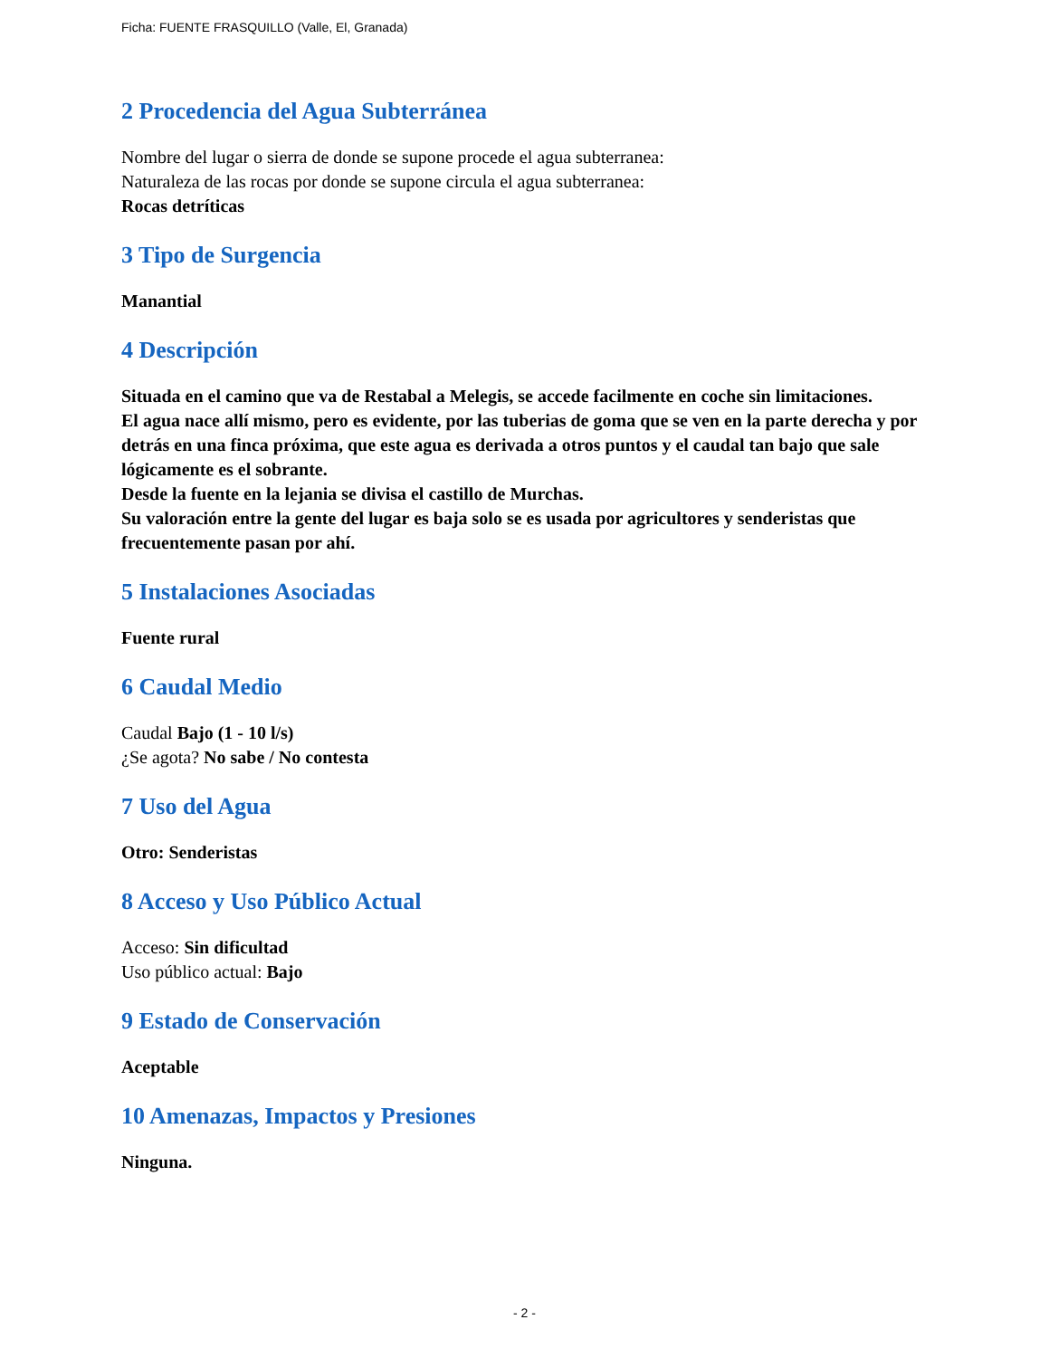Ficha: FUENTE FRASQUILLO (Valle, El, Granada)
2 Procedencia del Agua Subterránea
Nombre del lugar o sierra de donde se supone procede el agua subterranea:
Naturaleza de las rocas por donde se supone circula el agua subterranea:
Rocas detríticas
3 Tipo de Surgencia
Manantial
4 Descripción
Situada en el camino que va de Restabal a Melegis, se accede facilmente en coche sin limitaciones.
El agua nace allí mismo, pero es evidente, por las tuberias de goma que se ven en la parte derecha y por detrás en una finca próxima, que este agua es derivada a otros puntos y el caudal tan bajo que sale lógicamente es el sobrante.
Desde la fuente en la lejania se divisa el castillo de Murchas.
Su valoración entre la gente del lugar es baja solo se es usada por agricultores y senderistas que frecuentemente pasan por ahí.
5 Instalaciones Asociadas
Fuente rural
6 Caudal Medio
Caudal Bajo (1 - 10 l/s)
¿Se agota? No sabe / No contesta
7 Uso del Agua
Otro: Senderistas
8 Acceso y Uso Público Actual
Acceso: Sin dificultad
Uso público actual: Bajo
9 Estado de Conservación
Aceptable
10 Amenazas, Impactos y Presiones
Ninguna.
- 2 -